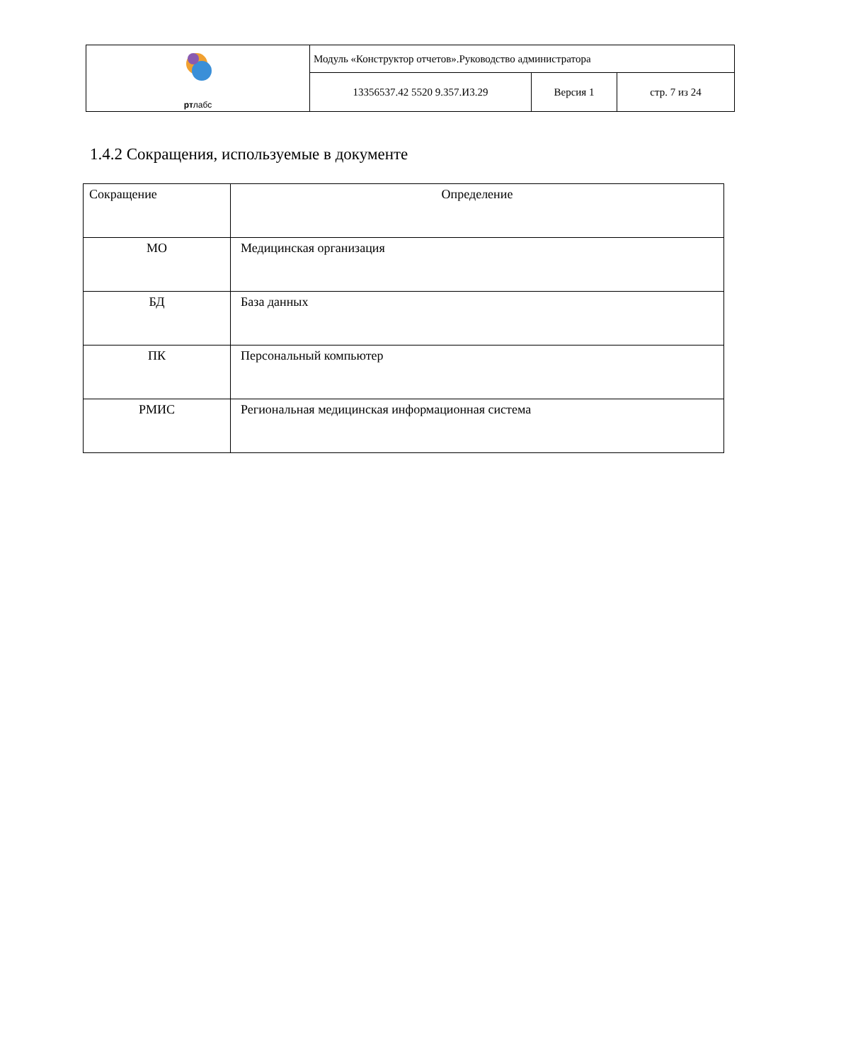| рт лабс | Модуль «Конструктор отчетов».Руководство администратора | | |
| | 13356537.42 5520 9.357.И3.29 | Версия 1 | стр. 7 из 24 |
1.4.2 Сокращения, используемые в документе
| Сокращение | Определение |
| МО | Медицинская организация |
| БД | База данных |
| ПК | Персональный компьютер |
| РМИС | Региональная медицинская информационная система |